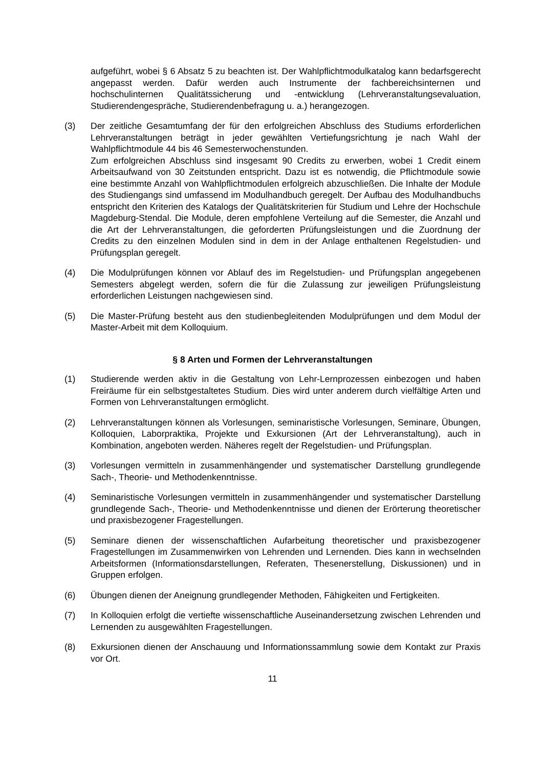aufgeführt, wobei § 6 Absatz 5 zu beachten ist. Der Wahlpflichtmodulkatalog kann bedarfsgerecht angepasst werden. Dafür werden auch Instrumente der fachbereichsinternen und hochschulinternen Qualitätssicherung und -entwicklung (Lehrveranstaltungsevaluation, Studierendengespräche, Studierendenbefragung u. a.) herangezogen.
(3) Der zeitliche Gesamtumfang der für den erfolgreichen Abschluss des Studiums erforderlichen Lehrveranstaltungen beträgt in jeder gewählten Vertiefungsrichtung je nach Wahl der Wahlpflichtmodule 44 bis 46 Semesterwochenstunden.
Zum erfolgreichen Abschluss sind insgesamt 90 Credits zu erwerben, wobei 1 Credit einem Arbeitsaufwand von 30 Zeitstunden entspricht. Dazu ist es notwendig, die Pflichtmodule sowie eine bestimmte Anzahl von Wahlpflichtmodulen erfolgreich abzuschließen. Die Inhalte der Module des Studiengangs sind umfassend im Modulhandbuch geregelt. Der Aufbau des Modulhandbuchs entspricht den Kriterien des Katalogs der Qualitätskriterien für Studium und Lehre der Hochschule Magdeburg-Stendal. Die Module, deren empfohlene Verteilung auf die Semester, die Anzahl und die Art der Lehrveranstaltungen, die geforderten Prüfungsleistungen und die Zuordnung der Credits zu den einzelnen Modulen sind in dem in der Anlage enthaltenen Regelstudien- und Prüfungsplan geregelt.
(4) Die Modulprüfungen können vor Ablauf des im Regelstudien- und Prüfungsplan angegebenen Semesters abgelegt werden, sofern die für die Zulassung zur jeweiligen Prüfungsleistung erforderlichen Leistungen nachgewiesen sind.
(5) Die Master-Prüfung besteht aus den studienbegleitenden Modulprüfungen und dem Modul der Master-Arbeit mit dem Kolloquium.
§ 8 Arten und Formen der Lehrveranstaltungen
(1) Studierende werden aktiv in die Gestaltung von Lehr-Lernprozessen einbezogen und haben Freiräume für ein selbstgestaltetes Studium. Dies wird unter anderem durch vielfältige Arten und Formen von Lehrveranstaltungen ermöglicht.
(2) Lehrveranstaltungen können als Vorlesungen, seminaristische Vorlesungen, Seminare, Übungen, Kolloquien, Laborpraktika, Projekte und Exkursionen (Art der Lehrveranstaltung), auch in Kombination, angeboten werden. Näheres regelt der Regelstudien- und Prüfungsplan.
(3) Vorlesungen vermitteln in zusammenhängender und systematischer Darstellung grundlegende Sach-, Theorie- und Methodenkenntnisse.
(4) Seminaristische Vorlesungen vermitteln in zusammenhängender und systematischer Darstellung grundlegende Sach-, Theorie- und Methodenkenntnisse und dienen der Erörterung theoretischer und praxisbezogener Fragestellungen.
(5) Seminare dienen der wissenschaftlichen Aufarbeitung theoretischer und praxisbezogener Fragestellungen im Zusammenwirken von Lehrenden und Lernenden. Dies kann in wechselnden Arbeitsformen (Informationsdarstellungen, Referaten, Thesenerstellung, Diskussionen) und in Gruppen erfolgen.
(6) Übungen dienen der Aneignung grundlegender Methoden, Fähigkeiten und Fertigkeiten.
(7) In Kolloquien erfolgt die vertiefte wissenschaftliche Auseinandersetzung zwischen Lehrenden und Lernenden zu ausgewählten Fragestellungen.
(8) Exkursionen dienen der Anschauung und Informationssammlung sowie dem Kontakt zur Praxis vor Ort.
11